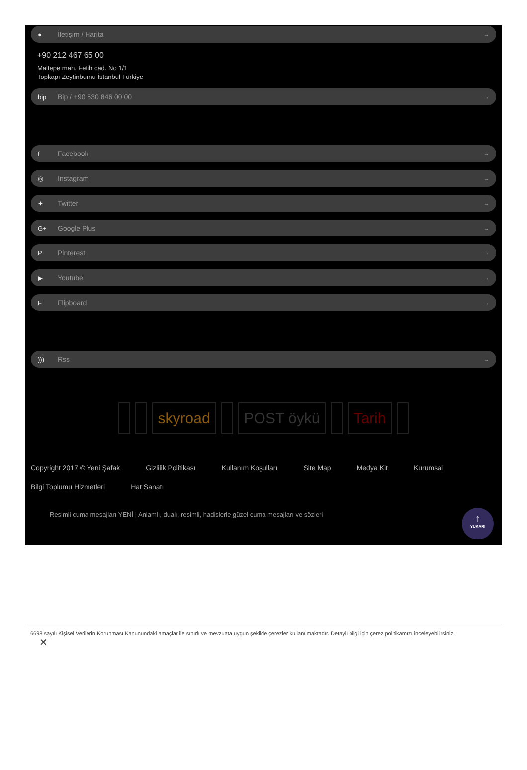● İletişim / Harita →
+90 212 467 65 00
Maltepe mah. Fetih cad. No 1/1
Topkapı Zeytinburnu İstanbul Türkiye
bip Bip / +90 530 846 00 00 →
f Facebook →
◎ Instagram →
✦ Twitter →
G+ Google Plus →
P Pinterest →
▶ Youtube →
F Flipboard →
))) Rss →
skyroad POST öykü Tarih
Copyright 2017 © Yeni Şafak Gizlilik Politikası Kullanım Koşulları Site Map Medya Kit Kurumsal Bilgi Toplumu Hizmetleri Hat Sanatı
Resimli cuma mesajları YENİ | Anlamlı, dualı, resimli, hadislerle güzel cuma mesajları ve sözleri
↑
YUKARI
6698 sayılı Kişisel Verilerin Korunması Kanunundaki amaçlar ile sınırlı ve mevzuata uygun şekilde çerezler kullanılmaktadır. Detaylı bilgi için çerez politikamızı inceleyebilirsiniz.
✕